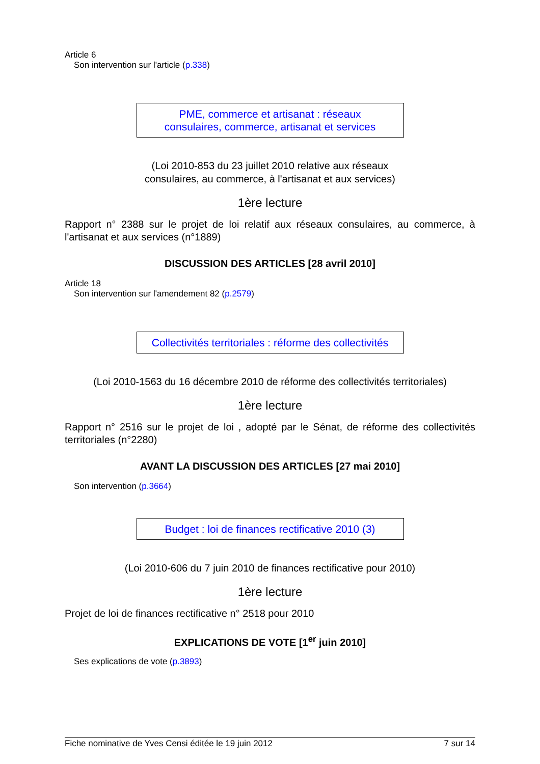Article 6
Son intervention sur l'article (p.338)
PME, commerce et artisanat : réseaux
consulaires, commerce, artisanat et services
(Loi 2010-853 du 23 juillet 2010 relative aux réseaux
consulaires, au commerce, à l'artisanat et aux services)
1ère lecture
Rapport n° 2388 sur le projet de loi relatif aux réseaux consulaires, au commerce, à l'artisanat et aux services (n°1889)
DISCUSSION DES ARTICLES [28 avril 2010]
Article 18
Son intervention sur l'amendement 82 (p.2579)
Collectivités territoriales : réforme des collectivités
(Loi 2010-1563 du 16 décembre 2010 de réforme des collectivités territoriales)
1ère lecture
Rapport n° 2516 sur le projet de loi , adopté par le Sénat, de réforme des collectivités territoriales (n°2280)
AVANT LA DISCUSSION DES ARTICLES [27 mai 2010]
Son intervention (p.3664)
Budget : loi de finances rectificative 2010 (3)
(Loi 2010-606 du 7 juin 2010 de finances rectificative pour 2010)
1ère lecture
Projet de loi de finances rectificative n° 2518 pour 2010
EXPLICATIONS DE VOTE [1<sup>er</sup> juin 2010]
Ses explications de vote (p.3893)
Fiche nominative de Yves Censi éditée le 19 juin 2012 7 sur 14